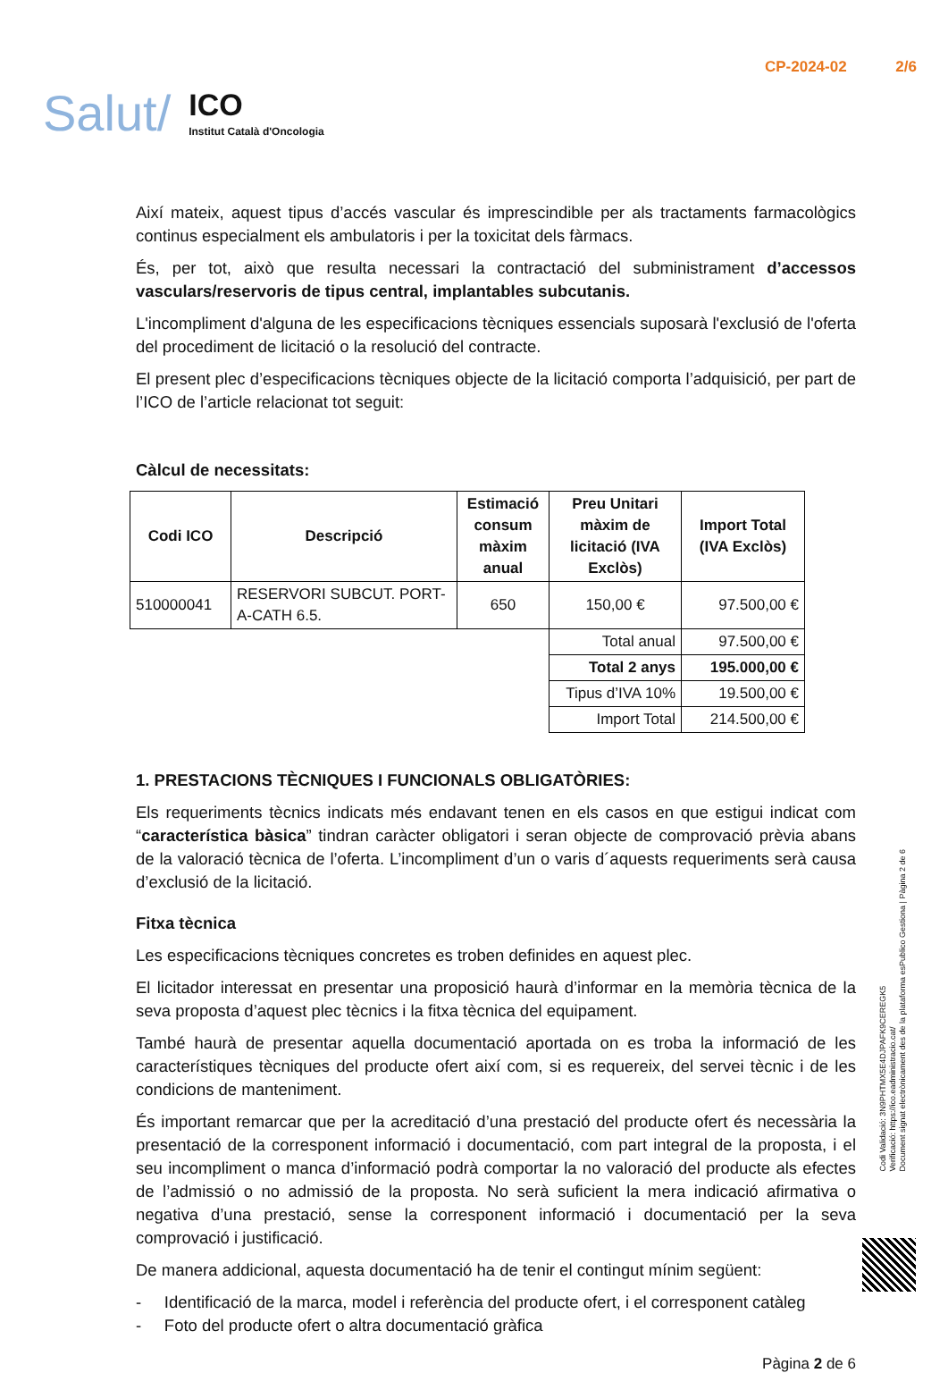Salut/
ICO
Institut Català d'Oncologia
CP-2024-02 2/6
Així mateix, aquest tipus d’accés vascular és imprescindible per als tractaments farmacològics continus especialment els ambulatoris i per la toxicitat dels fàrmacs.
És, per tot, això que resulta necessari la contractació del subministrament d’accessos vasculars/reservoris de tipus central, implantables subcutanis.
L'incompliment d'alguna de les especificacions tècniques essencials suposarà l'exclusió de l'oferta del procediment de licitació o la resolució del contracte.
El present plec d’especificacions tècniques objecte de la licitació comporta l’adquisició, per part de l’ICO de l’article relacionat tot seguit:
Càlcul de necessitats:
| Codi ICO | Descripció | Estimació consum màxim anual | Preu Unitari màxim de licitació (IVA Exclòs) | Import Total (IVA Exclòs) |
| --- | --- | --- | --- | --- |
| 510000041 | RESERVORI SUBCUT. PORT-A-CATH 6.5. | 650 | 150,00 € | 97.500,00 € |
| | | | Total anual | 97.500,00 € |
| | | | Total 2 anys | 195.000,00 € |
| | | | Tipus d’IVA 10% | 19.500,00 € |
| | | | Import Total | 214.500,00 € |
1. PRESTACIONS TÈCNIQUES I FUNCIONALS OBLIGATÒRIES:
Els requeriments tècnics indicats més endavant tenen en els casos en que estigui indicat com “característica bàsica” tindran caràcter obligatori i seran objecte de comprovació prèvia abans de la valoració tècnica de l’oferta. L’incompliment d’un o varis d´aquests requeriments serà causa d’exclusió de la licitació.
Fitxa tècnica
Les especificacions tècniques concretes es troben definides en aquest plec.
El licitador interessat en presentar una proposició haurà d’informar en la memòria tècnica de la seva proposta d’aquest plec tècnics i la fitxa tècnica del equipament.
També haurà de presentar aquella documentació aportada on es troba la informació de les característiques tècniques del producte ofert així com, si es requereix, del servei tècnic i de les condicions de manteniment.
És important remarcar que per la acreditació d’una prestació del producte ofert és necessària la presentació de la corresponent informació i documentació, com part integral de la proposta, i el seu incompliment o manca d’informació podrà comportar la no valoració del producte als efectes de l’admissió o no admissió de la proposta. No serà suficient la mera indicació afirmativa o negativa d’una prestació, sense la corresponent informació i documentació per la seva comprovació i justificació.
De manera addicional, aquesta documentació ha de tenir el contingut mínim següent:
- Identificació de la marca, model i referència del producte ofert, i el corresponent catàleg
- Foto del producte ofert o altra documentació gràfica
Pàgina 2 de 6
Codi Validació: 3N9PHTMX5E4DJPAFK9CEREGK5
Verificació: https://ico.eadministracio.cat/
Document signat electrònicament des de la plataforma esPublico Gestiona | Pàgina 2 de 6